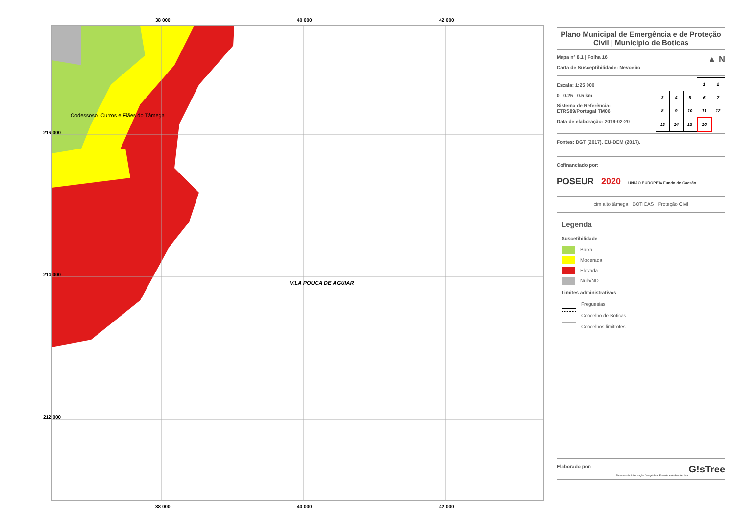38 000 40 000 42 000
Codessoso, Curros e Fiães do Tâmega
VILA POUCA DE AGUIAR
216 000
214 000
212 000
38 000 40 000 42 000
Plano Municipal de Emergência e de Proteção Civil | Município de Boticas
Mapa nº 8.1 | Folha 16 ▲ N
Carta de Susceptibilidade: Nevoeiro
Escala: 1:25 000
0 0.25 0.5 km
Sistema de Referência:
ETRS89/Portugal TM06
Data de elaboração: 2019-02-20
| | | | 1 | 2 |
| 3 | 4 | 5 | 6 | 7 |
| 8 | 9 | 10 | 11 | 12 |
| 13 | 14 | 15 | 16 | |
Fontes: DGT (2017). EU-DEM (2017).
Cofinanciado por:
POSEUR 2020 UNIÃO EUROPEIA Fundo de Coesão
cim alto tâmega BOTICAS Proteção Civil
Legenda
Suscetibilidade
Baixa
Moderada
Elevada
Nula/ND
Limites administrativos
Freguesias
Concelho de Boticas
Concelhos limítrofes
Elaborado por: G!sTree
Sistemas de Informação Geográfica, Floresta e Ambiente, Lda.